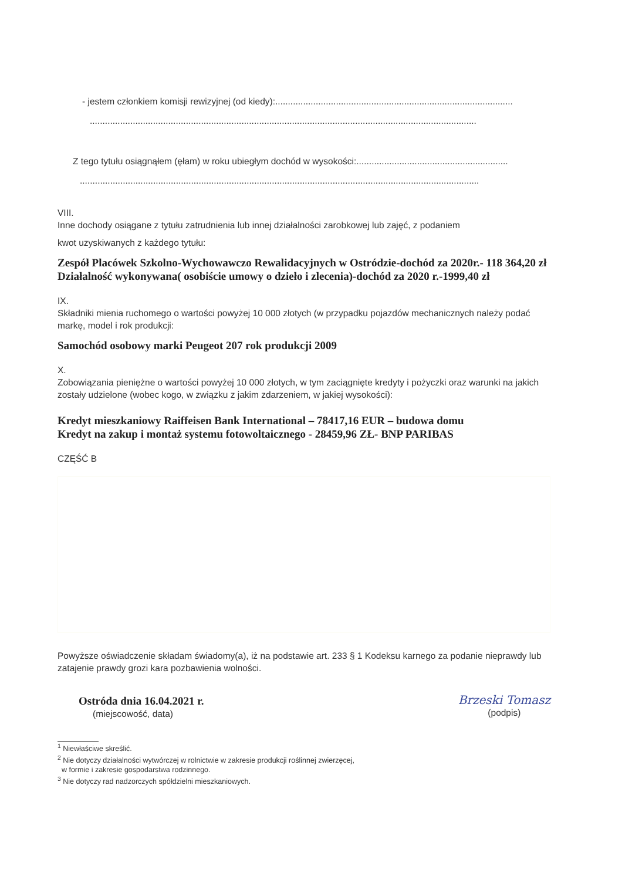- jestem członkiem komisji rewizyjnej (od kiedy):..............................................................................................
.........................................................................................................................................................
Z tego tytułu osiągnąłem (ęłam) w roku ubiegłym dochód w wysokości:............................................................
..............................................................................................................................................................
VIII.
Inne dochody osiągane z tytułu zatrudnienia lub innej działalności zarobkowej lub zajęć, z podaniem
kwot uzyskiwanych z każdego tytułu:
Zespół Placówek Szkolno-Wychowawczo Rewalidacyjnych w Ostródzie-dochód za 2020r.- 118 364,20 zł
Działalność wykonywana( osobiście umowy o dzieło i zlecenia)-dochód za 2020 r.-1999,40 zł
IX.
Składniki mienia ruchomego o wartości powyżej 10 000 złotych (w przypadku pojazdów mechanicznych należy podać markę, model i rok produkcji:
Samochód osobowy marki Peugeot 207 rok produkcji 2009
X.
Zobowiązania pieniężne o wartości powyżej 10 000 złotych, w tym zaciągnięte kredyty i pożyczki oraz warunki na jakich zostały udzielone (wobec kogo, w związku z jakim zdarzeniem, w jakiej wysokości):
Kredyt mieszkaniowy Raiffeisen Bank International – 78417,16 EUR – budowa domu
Kredyt na zakup i montaż systemu fotowoltaicznego - 28459,96 ZŁ- BNP PARIBAS
CZĘŚĆ B
Powyższe oświadczenie składam świadomy(a), iż na podstawie art. 233 § 1 Kodeksu karnego za podanie nieprawdy lub zatajenie prawdy grozi kara pozbawienia wolności.
Ostróda dnia 16.04.2021 r.
(miejscowość, data)
Brzeski Tomasz
(podpis)
<sup>1</sup> Niewłaściwe skreślić.
<sup>2</sup> Nie dotyczy działalności wytwórczej w rolnictwie w zakresie produkcji roślinnej zwierzęcej,
w formie i zakresie gospodarstwa rodzinnego.
<sup>3</sup> Nie dotyczy rad nadzorczych spółdzielni mieszkaniowych.